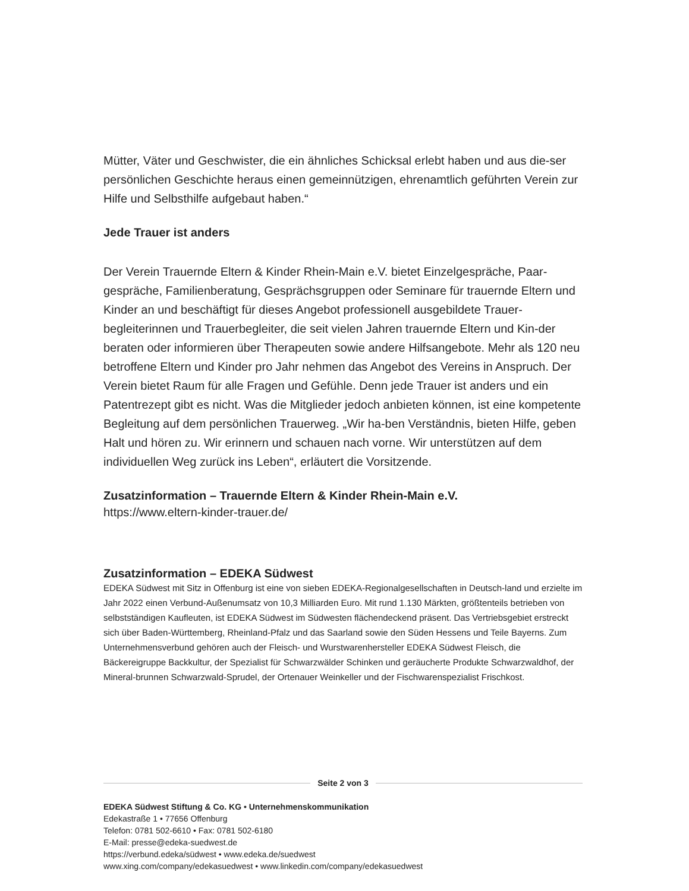Mütter, Väter und Geschwister, die ein ähnliches Schicksal erlebt haben und aus die-ser persönlichen Geschichte heraus einen gemeinnützigen, ehrenamtlich geführten Verein zur Hilfe und Selbsthilfe aufgebaut haben.“
Jede Trauer ist anders
Der Verein Trauernde Eltern & Kinder Rhein-Main e.V. bietet Einzelgespräche, Paar-gespräche, Familienberatung, Gesprächsgruppen oder Seminare für trauernde Eltern und Kinder an und beschäftigt für dieses Angebot professionell ausgebildete Trauer-begleiterinnen und Trauerbegleiter, die seit vielen Jahren trauernde Eltern und Kin-der beraten oder informieren über Therapeuten sowie andere Hilfsangebote. Mehr als 120 neu betroffene Eltern und Kinder pro Jahr nehmen das Angebot des Vereins in Anspruch. Der Verein bietet Raum für alle Fragen und Gefühle. Denn jede Trauer ist anders und ein Patentrezept gibt es nicht. Was die Mitglieder jedoch anbieten können, ist eine kompetente Begleitung auf dem persönlichen Trauerweg. „Wir ha-ben Verständnis, bieten Hilfe, geben Halt und hören zu. Wir erinnern und schauen nach vorne. Wir unterstützen auf dem individuellen Weg zurück ins Leben“, erläutert die Vorsitzende.
Zusatzinformation – Trauernde Eltern & Kinder Rhein-Main e.V.
https://www.eltern-kinder-trauer.de/
Zusatzinformation – EDEKA Südwest
EDEKA Südwest mit Sitz in Offenburg ist eine von sieben EDEKA-Regionalgesellschaften in Deutsch-land und erzielte im Jahr 2022 einen Verbund-Außenumsatz von 10,3 Milliarden Euro. Mit rund 1.130 Märkten, größtenteils betrieben von selbstständigen Kaufleuten, ist EDEKA Südwest im Südwesten flächendeckend präsent. Das Vertriebsgebiet erstreckt sich über Baden-Württemberg, Rheinland-Pfalz und das Saarland sowie den Süden Hessens und Teile Bayerns. Zum Unternehmensverbund gehören auch der Fleisch- und Wurstwarenhersteller EDEKA Südwest Fleisch, die Bäckereigruppe Backkultur, der Spezialist für Schwarzwälder Schinken und geräucherte Produkte Schwarzwaldhof, der Mineral-brunnen Schwarzwald-Sprudel, der Ortenauer Weinkeller und der Fischwarenspezialist Frischkost.
Seite 2 von 3
EDEKA Südwest Stiftung & Co. KG • Unternehmenskommunikation
Edekastraße 1 • 77656 Offenburg
Telefon: 0781 502-6610 • Fax: 0781 502-6180
E-Mail: presse@edeka-suedwest.de
https://verbund.edeka/südwest • www.edeka.de/suedwest
www.xing.com/company/edekasuedwest • www.linkedin.com/company/edekasuedwest